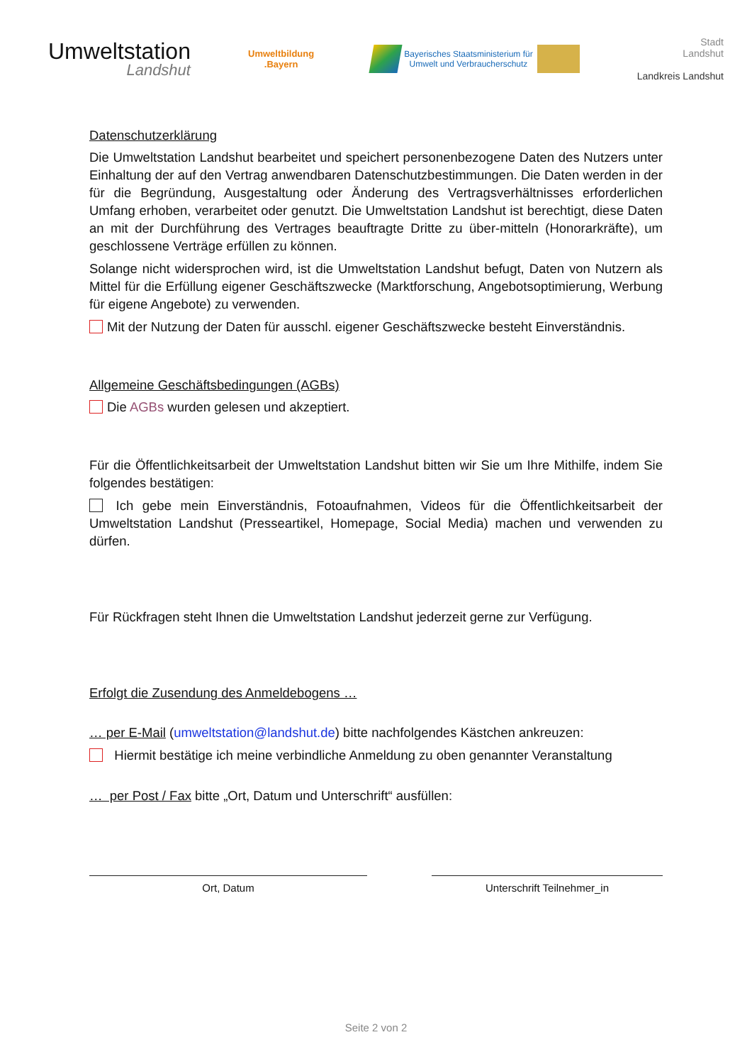Umweltstation
Landshut
Umweltbildung
.Bayern
Bayerisches Staatsministerium für
Umwelt und Verbraucherschutz
Stadt
Landshut
Landkreis Landshut
Datenschutzerklärung
Die Umweltstation Landshut bearbeitet und speichert personenbezogene Daten des Nutzers unter Einhaltung der auf den Vertrag anwendbaren Datenschutzbestimmungen. Die Daten werden in der für die Begründung, Ausgestaltung oder Änderung des Vertragsverhältnisses erforderlichen Umfang erhoben, verarbeitet oder genutzt. Die Umweltstation Landshut ist berechtigt, diese Daten an mit der Durchführung des Vertrages beauftragte Dritte zu über-mitteln (Honorarkräfte), um geschlossene Verträge erfüllen zu können.
Solange nicht widersprochen wird, ist die Umweltstation Landshut befugt, Daten von Nutzern als Mittel für die Erfüllung eigener Geschäftszwecke (Marktforschung, Angebotsoptimierung, Werbung für eigene Angebote) zu verwenden.
Mit der Nutzung der Daten für ausschl. eigener Geschäftszwecke besteht Einverständnis.
Allgemeine Geschäftsbedingungen (AGBs)
Die AGBs wurden gelesen und akzeptiert.
Für die Öffentlichkeitsarbeit der Umweltstation Landshut bitten wir Sie um Ihre Mithilfe, indem Sie folgendes bestätigen:
Ich gebe mein Einverständnis, Fotoaufnahmen, Videos für die Öffentlichkeitsarbeit der Umweltstation Landshut (Presseartikel, Homepage, Social Media) machen und verwenden zu dürfen.
Für Rückfragen steht Ihnen die Umweltstation Landshut jederzeit gerne zur Verfügung.
Erfolgt die Zusendung des Anmeldebogens …
… per E-Mail (umweltstation@landshut.de) bitte nachfolgendes Kästchen ankreuzen:
Hiermit bestätige ich meine verbindliche Anmeldung zu oben genannter Veranstaltung
… per Post / Fax bitte „Ort, Datum und Unterschrift“ ausfüllen:
Ort, Datum Unterschrift Teilnehmer_in
Seite 2 von 2